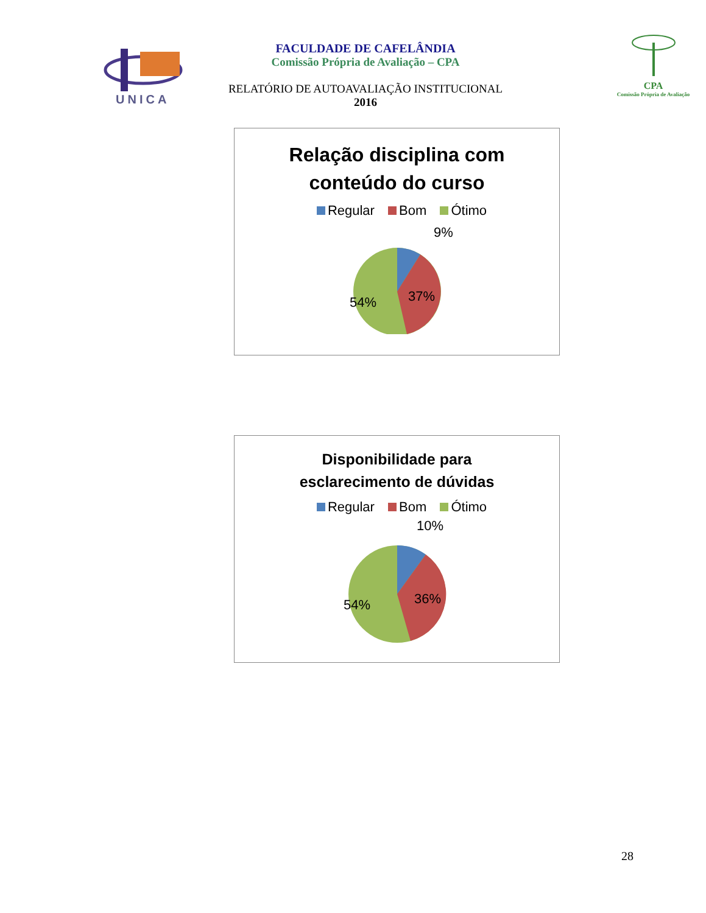UNICA
FACULDADE DE CAFELÂNDIA
Comissão Própria de Avaliação – CPA
RELATÓRIO DE AUTOAVALIAÇÃO INSTITUCIONAL
2016
CPA
Comissão Própria de Avaliação
Relação disciplina com
conteúdo do curso
Regular Bom Ótimo
9%
37%
54%
Disponibilidade para
esclarecimento de dúvidas
Regular Bom Ótimo
10%
36%
54%
28